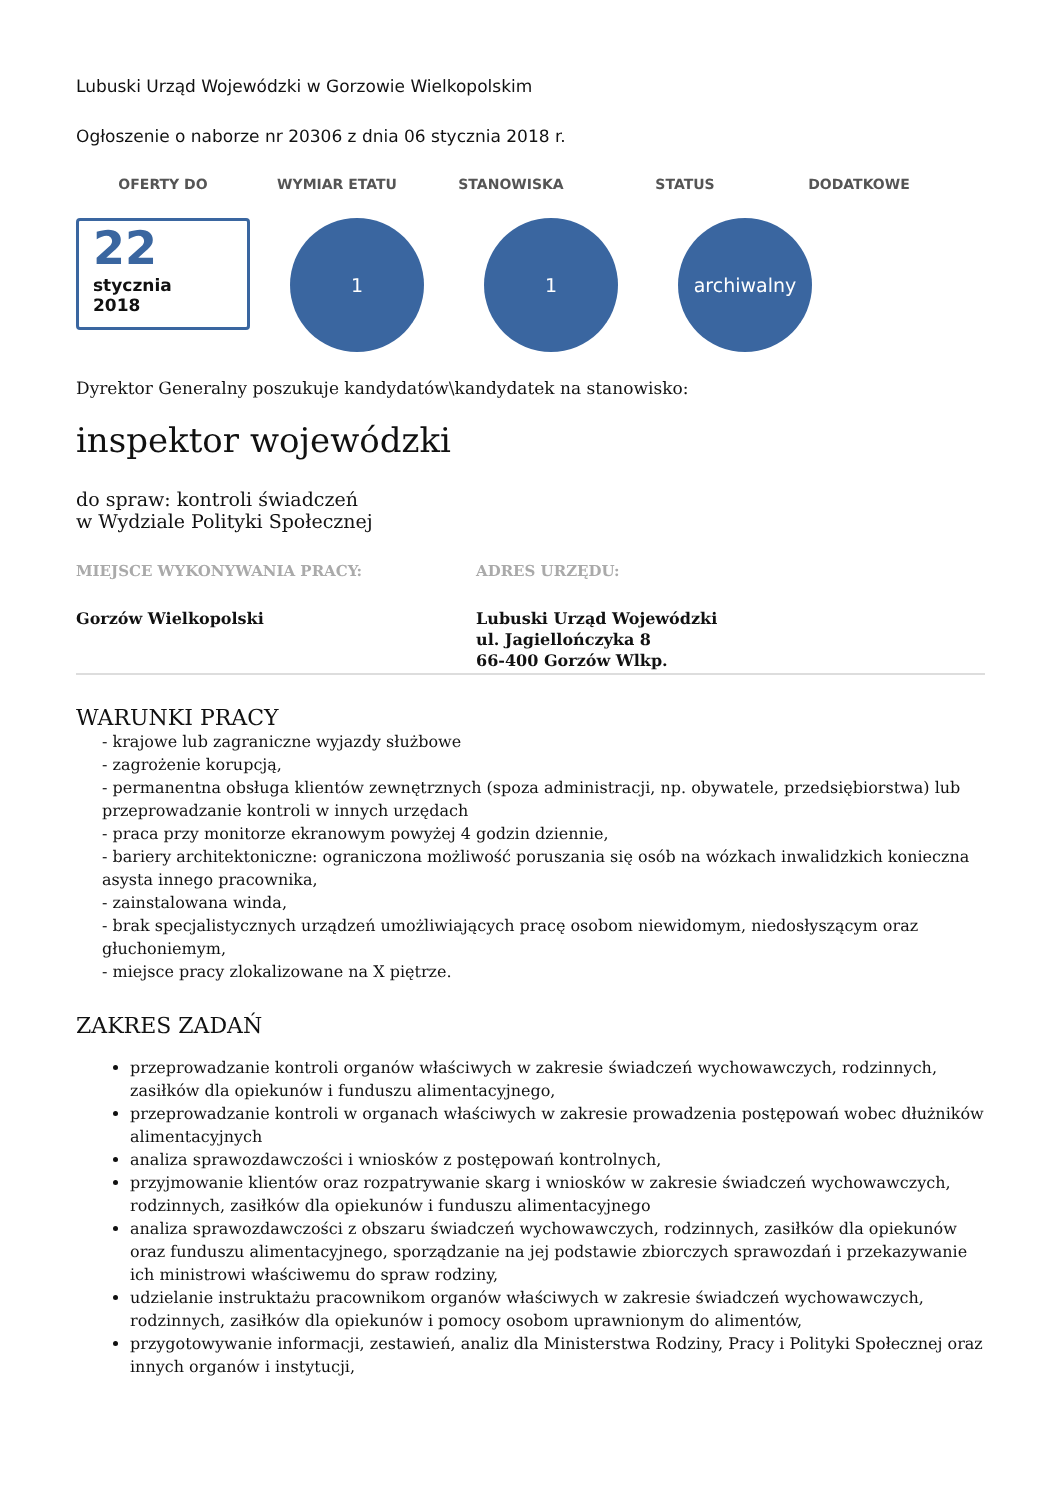Lubuski Urząd Wojewódzki w Gorzowie Wielkopolskim
Ogłoszenie o naborze nr 20306 z dnia 06 stycznia 2018 r.
OFERTY DO WYMIAR ETATU STANOWISKA STATUS DODATKOWE
22
stycznia
2018
1 1 archiwalny
Dyrektor Generalny poszukuje kandydatów\kandydatek na stanowisko:
inspektor wojewódzki
do spraw: kontroli świadczeń
w Wydziale Polityki Społecznej
MIEJSCE WYKONYWANIA PRACY: ADRES URZĘDU:
Gorzów Wielkopolski Lubuski Urząd Wojewódzki
ul. Jagiellończyka 8
66-400 Gorzów Wlkp.
WARUNKI PRACY
- krajowe lub zagraniczne wyjazdy służbowe
- zagrożenie korupcją,
- permanentna obsługa klientów zewnętrznych (spoza administracji, np. obywatele, przedsiębiorstwa) lub przeprowadzanie kontroli w innych urzędach
- praca przy monitorze ekranowym powyżej 4 godzin dziennie,
- bariery architektoniczne: ograniczona możliwość poruszania się osób na wózkach inwalidzkich konieczna asysta innego pracownika,
- zainstalowana winda,
- brak specjalistycznych urządzeń umożliwiających pracę osobom niewidomym, niedosłyszącym oraz głuchoniemym,
- miejsce pracy zlokalizowane na X piętrze.
ZAKRES ZADAŃ
przeprowadzanie kontroli organów właściwych w zakresie świadczeń wychowawczych, rodzinnych, zasiłków dla opiekunów i funduszu alimentacyjnego,
przeprowadzanie kontroli w organach właściwych w zakresie prowadzenia postępowań wobec dłużników alimentacyjnych
analiza sprawozdawczości i wniosków z postępowań kontrolnych,
przyjmowanie klientów oraz rozpatrywanie skarg i wniosków w zakresie świadczeń wychowawczych, rodzinnych, zasiłków dla opiekunów i funduszu alimentacyjnego
analiza sprawozdawczości z obszaru świadczeń wychowawczych, rodzinnych, zasiłków dla opiekunów oraz funduszu alimentacyjnego, sporządzanie na jej podstawie zbiorczych sprawozdań i przekazywanie ich ministrowi właściwemu do spraw rodziny,
udzielanie instruktażu pracownikom organów właściwych w zakresie świadczeń wychowawczych, rodzinnych, zasiłków dla opiekunów i pomocy osobom uprawnionym do alimentów,
przygotowywanie informacji, zestawień, analiz dla Ministerstwa Rodziny, Pracy i Polityki Społecznej oraz innych organów i instytucji,